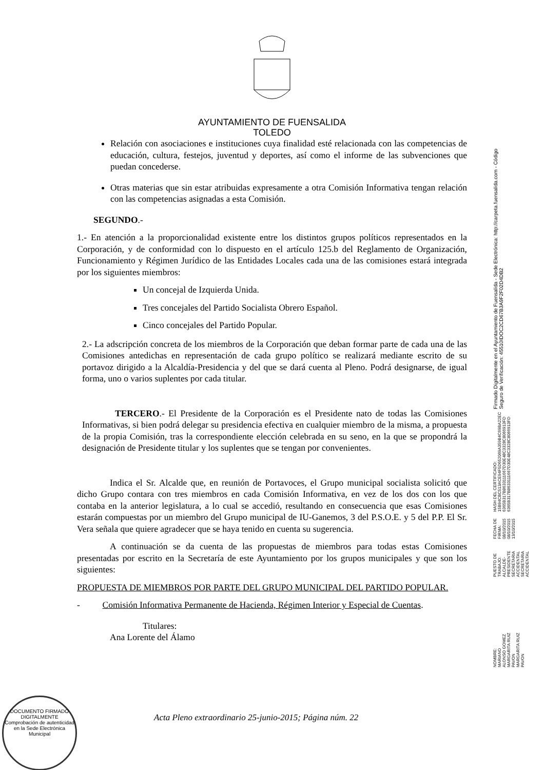AYUNTAMIENTO DE FUENSALIDA
TOLEDO
Relación con asociaciones e instituciones cuya finalidad esté relacionada con las competencias de educación, cultura, festejos, juventud y deportes, así como el informe de las subvenciones que puedan concederse.
Otras materias que sin estar atribuidas expresamente a otra Comisión Informativa tengan relación con las competencias asignadas a esta Comisión.
SEGUNDO.-
1.- En atención a la proporcionalidad existente entre los distintos grupos políticos representados en la Corporación, y de conformidad con lo dispuesto en el artículo 125.b del Reglamento de Organización, Funcionamiento y Régimen Jurídico de las Entidades Locales cada una de las comisiones estará integrada por los siguientes miembros:
Un concejal de Izquierda Unida.
Tres concejales del Partido Socialista Obrero Español.
Cinco concejales del Partido Popular.
2.- La adscripción concreta de los miembros de la Corporación que deban formar parte de cada una de las Comisiones antedichas en representación de cada grupo político se realizará mediante escrito de su portavoz dirigido a la Alcaldía-Presidencia y del que se dará cuenta al Pleno. Podrá designarse, de igual forma, uno o varios suplentes por cada titular.
TERCERO.- El Presidente de la Corporación es el Presidente nato de todas las Comisiones Informativas, si bien podrá delegar su presidencia efectiva en cualquier miembro de la misma, a propuesta de la propia Comisión, tras la correspondiente elección celebrada en su seno, en la que se propondrá la designación de Presidente titular y los suplentes que se tengan por convenientes.
Indica el Sr. Alcalde que, en reunión de Portavoces, el Grupo municipal socialista solicitó que dicho Grupo contara con tres miembros en cada Comisión Informativa, en vez de los dos con los que contaba en la anterior legislatura, a lo cual se accedió, resultando en consecuencia que esas Comisiones estarán compuestas por un miembro del Grupo municipal de IU-Ganemos, 3 del P.S.O.E. y 5 del P.P. El Sr. Vera señala que quiere agradecer que se haya tenido en cuenta su sugerencia.
A continuación se da cuenta de las propuestas de miembros para todas estas Comisiones presentadas por escrito en la Secretaría de este Ayuntamiento por los grupos municipales y que son los siguientes:
PROPUESTA DE MIEMBROS POR PARTE DEL GRUPO MUNICIPAL DEL PARTIDO POPULAR.
- Comisión Informativa Permanente de Hacienda, Régimen Interior y Especial de Cuentas.
Titulares:
Ana Lorente del Álamo
Acta Pleno extraordinario 25-junio-2015; Página núm. 22
DOCUMENTO FIRMADO DIGITALMENTE
Comprobación de autenticidad en la Sede Electrónica Municipal
NOMBRE:
MARIANO ALONSO GOMEZ
MARGARITA RUIZ PAVON
MARGARITA RUIZ PAVON
PUESTO DE TRABAJO:
ALCALDE-PRESIDENTE
SECRETARIA ACCIDENTAL
SECRETARIA ACCIDENTAL
FECHA DE FIRMA:
08/10/2015
08/10/2015
13/10/2015
HASH DEL CERTIFICADO:
15B94CBC513ACE94F5D652069A359B4C69BA22EC
6365B317B8633111667D30E48C3328C8066913FD
6365B317B8633111667D30E48C3328C8066913FD
Firmado Digitalmente en el Ayuntamiento de Fuensalida - Sede Electrónica: http://carpeta.fuensalida.com - Código Seguro de Verificación: 45510IDOC2CD67B3A9F2F02D4DB2